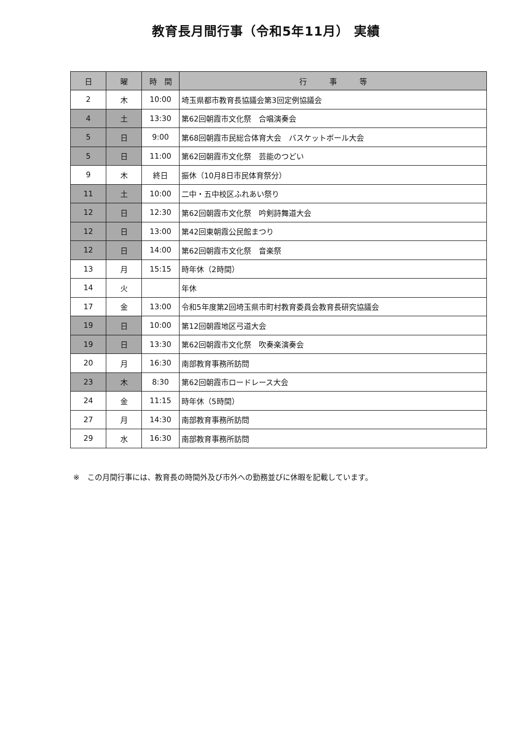教育長月間行事（令和5年11月） 実績
| 日 | 曜 | 時 間 | 行 事 等 |
| --- | --- | --- | --- |
| 2 | 木 | 10:00 | 埼玉県都市教育長協議会第3回定例協議会 |
| 4 | 土 | 13:30 | 第62回朝霞市文化祭 合唱演奏会 |
| 5 | 日 | 9:00 | 第68回朝霞市民総合体育大会 バスケットボール大会 |
| 5 | 日 | 11:00 | 第62回朝霞市文化祭 芸能のつどい |
| 9 | 木 | 終日 | 振休（10月8日市民体育祭分） |
| 11 | 土 | 10:00 | 二中・五中校区ふれあい祭り |
| 12 | 日 | 12:30 | 第62回朝霞市文化祭 吟剣詩舞道大会 |
| 12 | 日 | 13:00 | 第42回東朝霞公民館まつり |
| 12 | 日 | 14:00 | 第62回朝霞市文化祭 音楽祭 |
| 13 | 月 | 15:15 | 時年休（2時間） |
| 14 | 火 | | 年休 |
| 17 | 金 | 13:00 | 令和5年度第2回埼玉県市町村教育委員会教育長研究協議会 |
| 19 | 日 | 10:00 | 第12回朝霞地区弓道大会 |
| 19 | 日 | 13:30 | 第62回朝霞市文化祭 吹奏楽演奏会 |
| 20 | 月 | 16:30 | 南部教育事務所訪問 |
| 23 | 木 | 8:30 | 第62回朝霞市ロードレース大会 |
| 24 | 金 | 11:15 | 時年休（5時間） |
| 27 | 月 | 14:30 | 南部教育事務所訪問 |
| 29 | 水 | 16:30 | 南部教育事務所訪問 |
※　この月間行事には、教育長の時間外及び市外への勤務並びに休暇を記載しています。